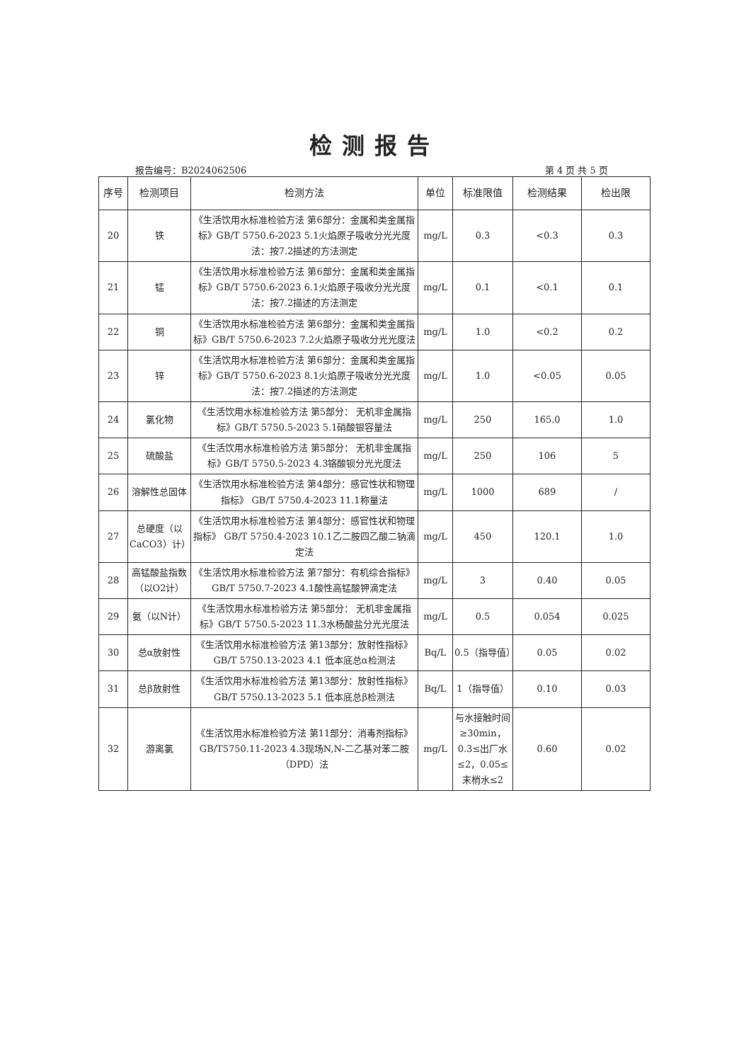检测报告
报告编号：B2024062506 第 4 页 共 5 页
| 序号 | 检测项目 | 检测方法 | 单位 | 标准限值 | 检测结果 | 检出限 |
| --- | --- | --- | --- | --- | --- | --- |
| 20 | 铁 | 《生活饮用水标准检验方法 第6部分：金属和类金属指标》GB/T 5750.6-2023 5.1火焰原子吸收分光光度法：按7.2描述的方法测定 | mg/L | 0.3 | <0.3 | 0.3 |
| 21 | 锰 | 《生活饮用水标准检验方法 第6部分：金属和类金属指标》GB/T 5750.6-2023 6.1火焰原子吸收分光光度法：按7.2描述的方法测定 | mg/L | 0.1 | <0.1 | 0.1 |
| 22 | 铜 | 《生活饮用水标准检验方法 第6部分：金属和类金属指标》GB/T 5750.6-2023 7.2火焰原子吸收分光光度法 | mg/L | 1.0 | <0.2 | 0.2 |
| 23 | 锌 | 《生活饮用水标准检验方法 第6部分：金属和类金属指标》GB/T 5750.6-2023 8.1火焰原子吸收分光光度法：按7.2描述的方法测定 | mg/L | 1.0 | <0.05 | 0.05 |
| 24 | 氯化物 | 《生活饮用水标准检验方法 第5部分： 无机非金属指标》GB/T 5750.5-2023 5.1硝酸银容量法 | mg/L | 250 | 165.0 | 1.0 |
| 25 | 硫酸盐 | 《生活饮用水标准检验方法 第5部分： 无机非金属指标》GB/T 5750.5-2023 4.3铬酸钡分光光度法 | mg/L | 250 | 106 | 5 |
| 26 | 溶解性总固体 | 《生活饮用水标准检验方法 第4部分：感官性状和物理指标》 GB/T 5750.4-2023 11.1称量法 | mg/L | 1000 | 689 | / |
| 27 | 总硬度（以CaCO3）计） | 《生活饮用水标准检验方法 第4部分：感官性状和物理指标》 GB/T 5750.4-2023 10.1乙二胺四乙酸二钠滴定法 | mg/L | 450 | 120.1 | 1.0 |
| 28 | 高锰酸盐指数（以O2计） | 《生活饮用水标准检验方法 第7部分：有机综合指标》GB/T 5750.7-2023 4.1酸性高锰酸钾滴定法 | mg/L | 3 | 0.40 | 0.05 |
| 29 | 氨（以N计） | 《生活饮用水标准检验方法 第5部分： 无机非金属指标》GB/T 5750.5-2023 11.3水杨酸盐分光光度法 | mg/L | 0.5 | 0.054 | 0.025 |
| 30 | 总α放射性 | 《生活饮用水标准检验方法 第13部分：放射性指标》GB/T 5750.13-2023 4.1 低本底总α检测法 | Bq/L | 0.5（指导值） | 0.05 | 0.02 |
| 31 | 总β放射性 | 《生活饮用水标准检验方法 第13部分：放射性指标》GB/T 5750.13-2023 5.1 低本底总β检测法 | Bq/L | 1（指导值） | 0.10 | 0.03 |
| 32 | 游离氯 | 《生活饮用水标准检验方法 第11部分：消毒剂指标》GB/T5750.11-2023 4.3现场N,N-二乙基对苯二胺（DPD）法 | mg/L | 与水接触时间≥30min，0.3≤出厂水≤2，0.05≤末梢水≤2 | 0.60 | 0.02 |